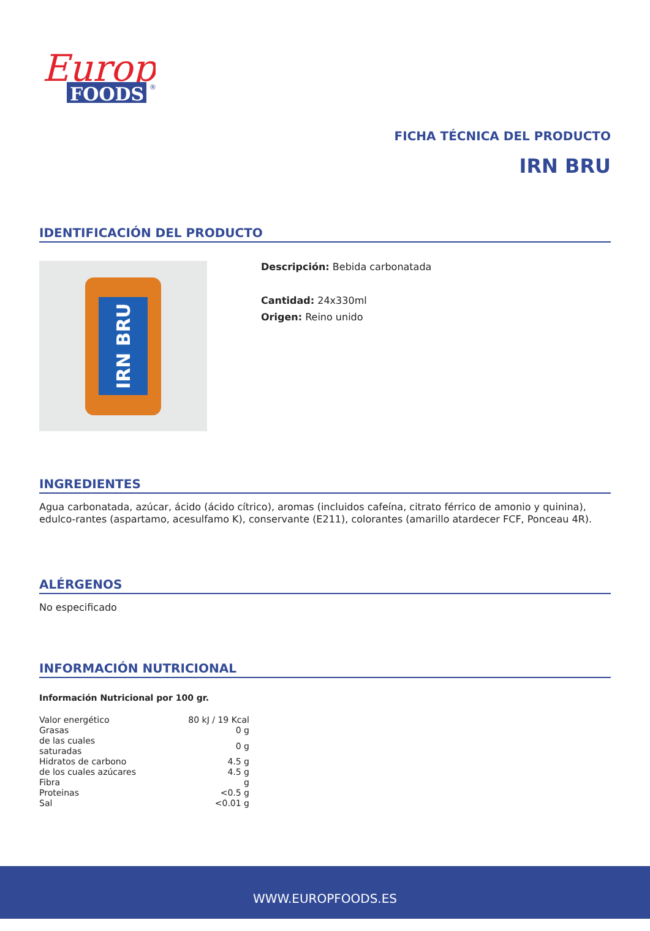Europ
FOODS
®
FICHA TÉCNICA DEL PRODUCTO
IRN BRU
IDENTIFICACIÓN DEL PRODUCTO
IRN BRU
Descripción: Bebida carbonatada
Cantidad: 24x330ml
Origen: Reino unido
INGREDIENTES
Agua carbonatada, azúcar, ácido (ácido cítrico), aromas (incluidos cafeína, citrato férrico de amonio y quinina), edulco-rantes (aspartamo, acesulfamo K), conservante (E211), colorantes (amarillo atardecer FCF, Ponceau 4R).
ALÉRGENOS
No especificado
INFORMACIÓN NUTRICIONAL
Información Nutricional por 100 gr.
| Valor energético | 80 kJ / 19 Kcal |
| Grasas | 0 g |
| de las cuales saturadas | 0 g |
| Hidratos de carbono | 4.5 g |
| de los cuales azúcares | 4.5 g |
| Fibra | g |
| Proteinas | <0.5 g |
| Sal | <0.01 g |
WWW.EUROPFOODS.ES